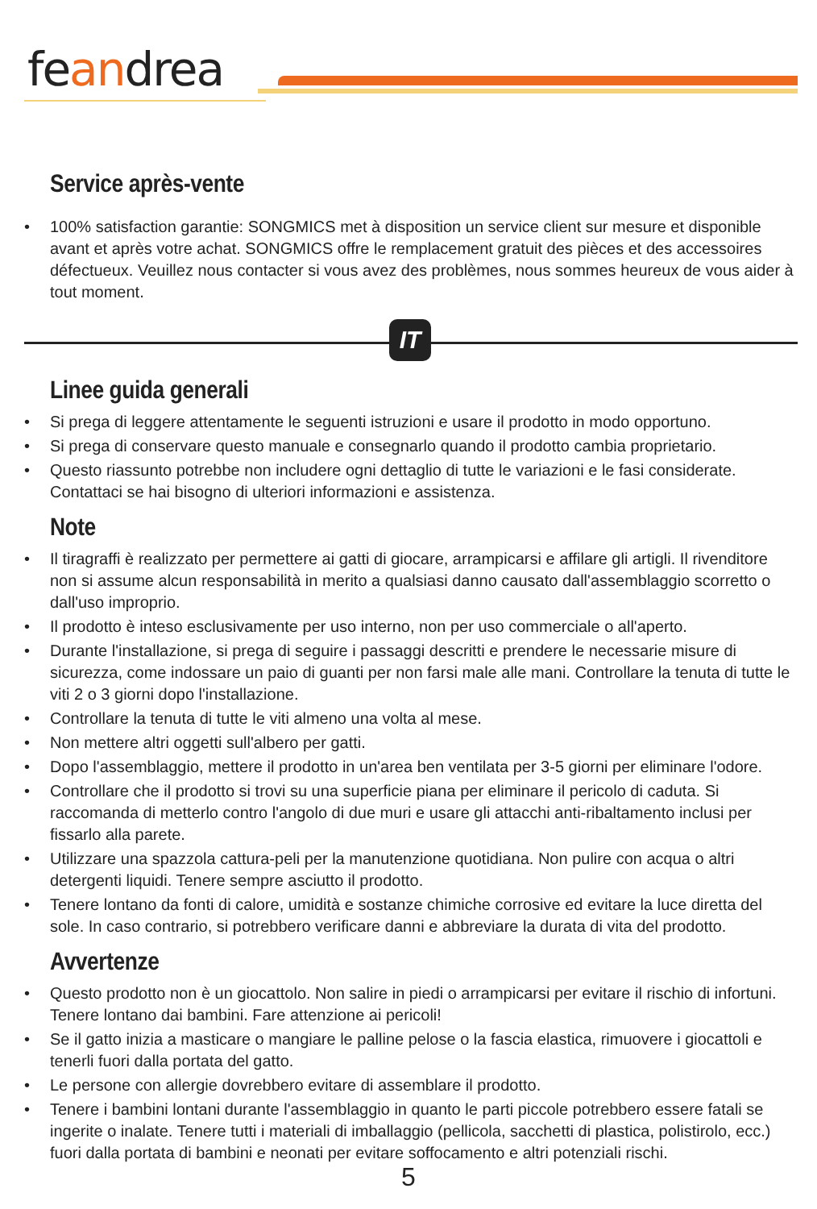feandrea
Service après-vente
• 100% satisfaction garantie: SONGMICS met à disposition un service client sur mesure et disponible avant et après votre achat. SONGMICS offre le remplacement gratuit des pièces et des accessoires défectueux. Veuillez nous contacter si vous avez des problèmes, nous sommes heureux de vous aider à tout moment.
IT
Linee guida generali
• Si prega di leggere attentamente le seguenti istruzioni e usare il prodotto in modo opportuno.
• Si prega di conservare questo manuale e consegnarlo quando il prodotto cambia proprietario.
• Questo riassunto potrebbe non includere ogni dettaglio di tutte le variazioni e le fasi considerate. Contattaci se hai bisogno di ulteriori informazioni e assistenza.
Note
• Il tiragraffi è realizzato per permettere ai gatti di giocare, arrampicarsi e affilare gli artigli. Il rivenditore non si assume alcun responsabilità in merito a qualsiasi danno causato dall'assemblaggio scorretto o dall'uso improprio.
• Il prodotto è inteso esclusivamente per uso interno, non per uso commerciale o all'aperto.
• Durante l'installazione, si prega di seguire i passaggi descritti e prendere le necessarie misure di sicurezza, come indossare un paio di guanti per non farsi male alle mani. Controllare la tenuta di tutte le viti 2 o 3 giorni dopo l'installazione.
• Controllare la tenuta di tutte le viti almeno una volta al mese.
• Non mettere altri oggetti sull'albero per gatti.
• Dopo l'assemblaggio, mettere il prodotto in un'area ben ventilata per 3-5 giorni per eliminare l'odore.
• Controllare che il prodotto si trovi su una superficie piana per eliminare il pericolo di caduta. Si raccomanda di metterlo contro l'angolo di due muri e usare gli attacchi anti-ribaltamento inclusi per fissarlo alla parete.
• Utilizzare una spazzola cattura-peli per la manutenzione quotidiana. Non pulire con acqua o altri detergenti liquidi. Tenere sempre asciutto il prodotto.
• Tenere lontano da fonti di calore, umidità e sostanze chimiche corrosive ed evitare la luce diretta del sole. In caso contrario, si potrebbero verificare danni e abbreviare la durata di vita del prodotto.
Avvertenze
• Questo prodotto non è un giocattolo. Non salire in piedi o arrampicarsi per evitare il rischio di infortuni. Tenere lontano dai bambini. Fare attenzione ai pericoli!
• Se il gatto inizia a masticare o mangiare le palline pelose o la fascia elastica, rimuovere i giocattoli e tenerli fuori dalla portata del gatto.
• Le persone con allergie dovrebbero evitare di assemblare il prodotto.
• Tenere i bambini lontani durante l'assemblaggio in quanto le parti piccole potrebbero essere fatali se ingerite o inalate. Tenere tutti i materiali di imballaggio (pellicola, sacchetti di plastica, polistirolo, ecc.) fuori dalla portata di bambini e neonati per evitare soffocamento e altri potenziali rischi.
5